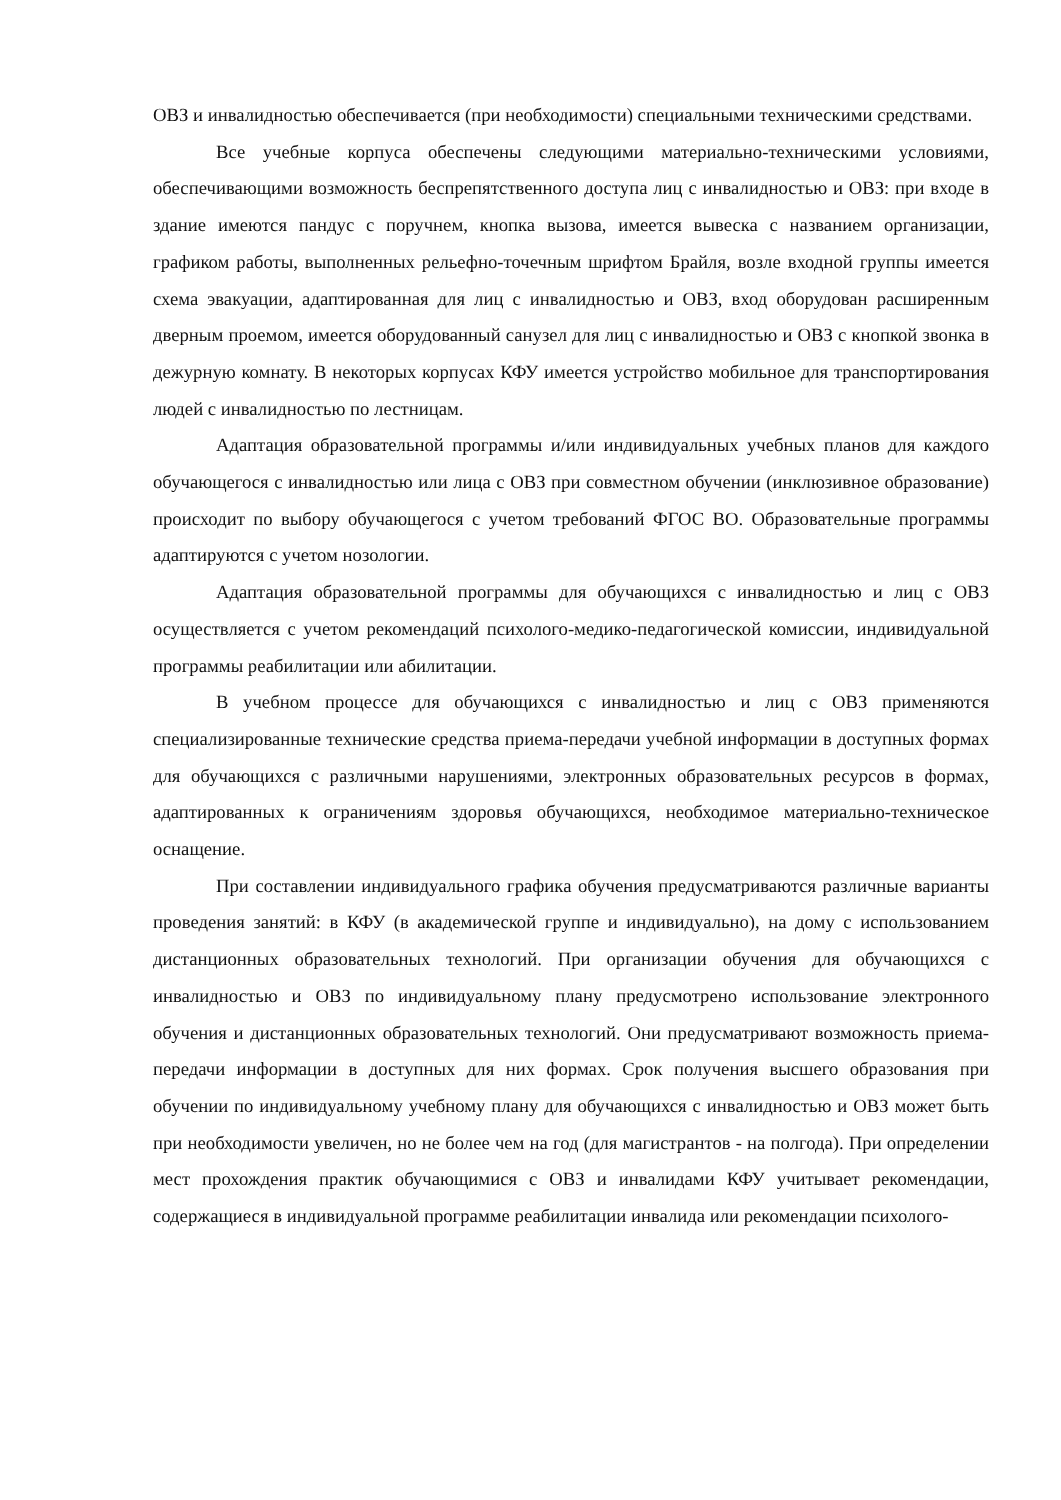ОВЗ и инвалидностью обеспечивается (при необходимости) специальными техническими средствами.
Все учебные корпуса обеспечены следующими материально-техническими условиями, обеспечивающими возможность беспрепятственного доступа лиц с инвалидностью и ОВЗ: при входе в здание имеются пандус с поручнем, кнопка вызова, имеется вывеска с названием организации, графиком работы, выполненных рельефно-точечным шрифтом Брайля, возле входной группы имеется схема эвакуации, адаптированная для лиц с инвалидностью и ОВЗ, вход оборудован расширенным дверным проемом, имеется оборудованный санузел для лиц с инвалидностью и ОВЗ с кнопкой звонка в дежурную комнату. В некоторых корпусах КФУ имеется устройство мобильное для транспортирования людей с инвалидностью по лестницам.
Адаптация образовательной программы и/или индивидуальных учебных планов для каждого обучающегося с инвалидностью или лица с ОВЗ при совместном обучении (инклюзивное образование) происходит по выбору обучающегося с учетом требований ФГОС ВО. Образовательные программы адаптируются с учетом нозологии.
Адаптация образовательной программы для обучающихся с инвалидностью и лиц с ОВЗ осуществляется с учетом рекомендаций психолого-медико-педагогической комиссии, индивидуальной программы реабилитации или абилитации.
В учебном процессе для обучающихся с инвалидностью и лиц с ОВЗ применяются специализированные технические средства приема-передачи учебной информации в доступных формах для обучающихся с различными нарушениями, электронных образовательных ресурсов в формах, адаптированных к ограничениям здоровья обучающихся, необходимое материально-техническое оснащение.
При составлении индивидуального графика обучения предусматриваются различные варианты проведения занятий: в КФУ (в академической группе и индивидуально), на дому с использованием дистанционных образовательных технологий. При организации обучения для обучающихся с инвалидностью и ОВЗ по индивидуальному плану предусмотрено использование электронного обучения и дистанционных образовательных технологий. Они предусматривают возможность приема-передачи информации в доступных для них формах. Срок получения высшего образования при обучении по индивидуальному учебному плану для обучающихся с инвалидностью и ОВЗ может быть при необходимости увеличен, но не более чем на год (для магистрантов - на полгода). При определении мест прохождения практик обучающимися с ОВЗ и инвалидами КФУ учитывает рекомендации, содержащиеся в индивидуальной программе реабилитации инвалида или рекомендации психолого-